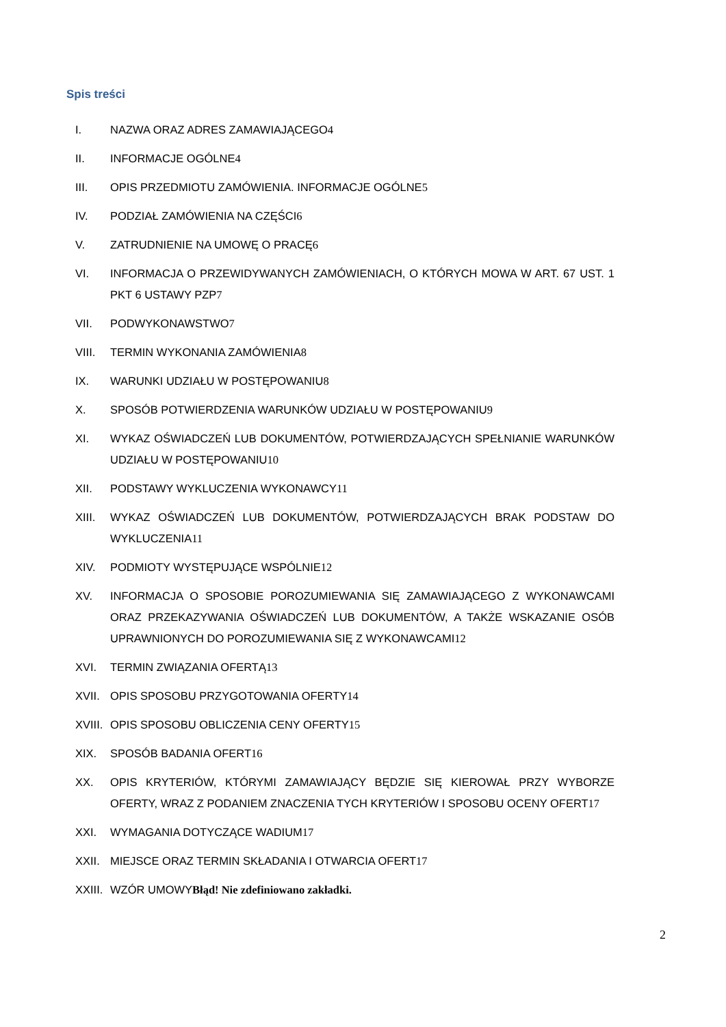Spis treści
I. NAZWA ORAZ ADRES ZAMAWIAJĄCEGO4
II. INFORMACJE OGÓLNE4
III. OPIS PRZEDMIOTU ZAMÓWIENIA. INFORMACJE OGÓLNE5
IV. PODZIAŁ ZAMÓWIENIA NA CZĘŚCI6
V. ZATRUDNIENIE NA UMOWĘ O PRACĘ6
VI. INFORMACJA O PRZEWIDYWANYCH ZAMÓWIENIACH, O KTÓRYCH MOWA W ART. 67 UST. 1 PKT 6 USTAWY PZP7
VII. PODWYKONAWSTWO7
VIII. TERMIN WYKONANIA ZAMÓWIENIA8
IX. WARUNKI UDZIAŁU W POSTĘPOWANIU8
X. SPOSÓB POTWIERDZENIA WARUNKÓW UDZIAŁU W POSTĘPOWANIU9
XI. WYKAZ OŚWIADCZEŃ LUB DOKUMENTÓW, POTWIERDZAJĄCYCH SPEŁNIANIE WARUNKÓW UDZIAŁU W POSTĘPOWANIU10
XII. PODSTAWY WYKLUCZENIA WYKONAWCY11
XIII. WYKAZ OŚWIADCZEŃ LUB DOKUMENTÓW, POTWIERDZAJĄCYCH BRAK PODSTAW DO WYKLUCZENIA11
XIV. PODMIOTY WYSTĘPUJĄCE WSPÓLNIE12
XV. INFORMACJA O SPOSOBIE POROZUMIEWANIA SIĘ ZAMAWIAJĄCEGO Z WYKONAWCAMI ORAZ PRZEKAZYWANIA OŚWIADCZEŃ LUB DOKUMENTÓW, A TAKŻE WSKAZANIE OSÓB UPRAWNIONYCH DO POROZUMIEWANIA SIĘ Z WYKONAWCAMI12
XVI. TERMIN ZWIĄZANIA OFERTĄ13
XVII. OPIS SPOSOBU PRZYGOTOWANIA OFERTY14
XVIII. OPIS SPOSOBU OBLICZENIA CENY OFERTY15
XIX. SPOSÓB BADANIA OFERT16
XX. OPIS KRYTERIÓW, KTÓRYMI ZAMAWIAJĄCY BĘDZIE SIĘ KIEROWAŁ PRZY WYBORZE OFERTY, WRAZ Z PODANIEM ZNACZENIA TYCH KRYTERIÓW I SPOSOBU OCENY OFERT17
XXI. WYMAGANIA DOTYCZĄCE WADIUM17
XXII. MIEJSCE ORAZ TERMIN SKŁADANIA I OTWARCIA OFERT17
XXIII. WZÓR UMOWYBłąd! Nie zdefiniowano zakładki.
2